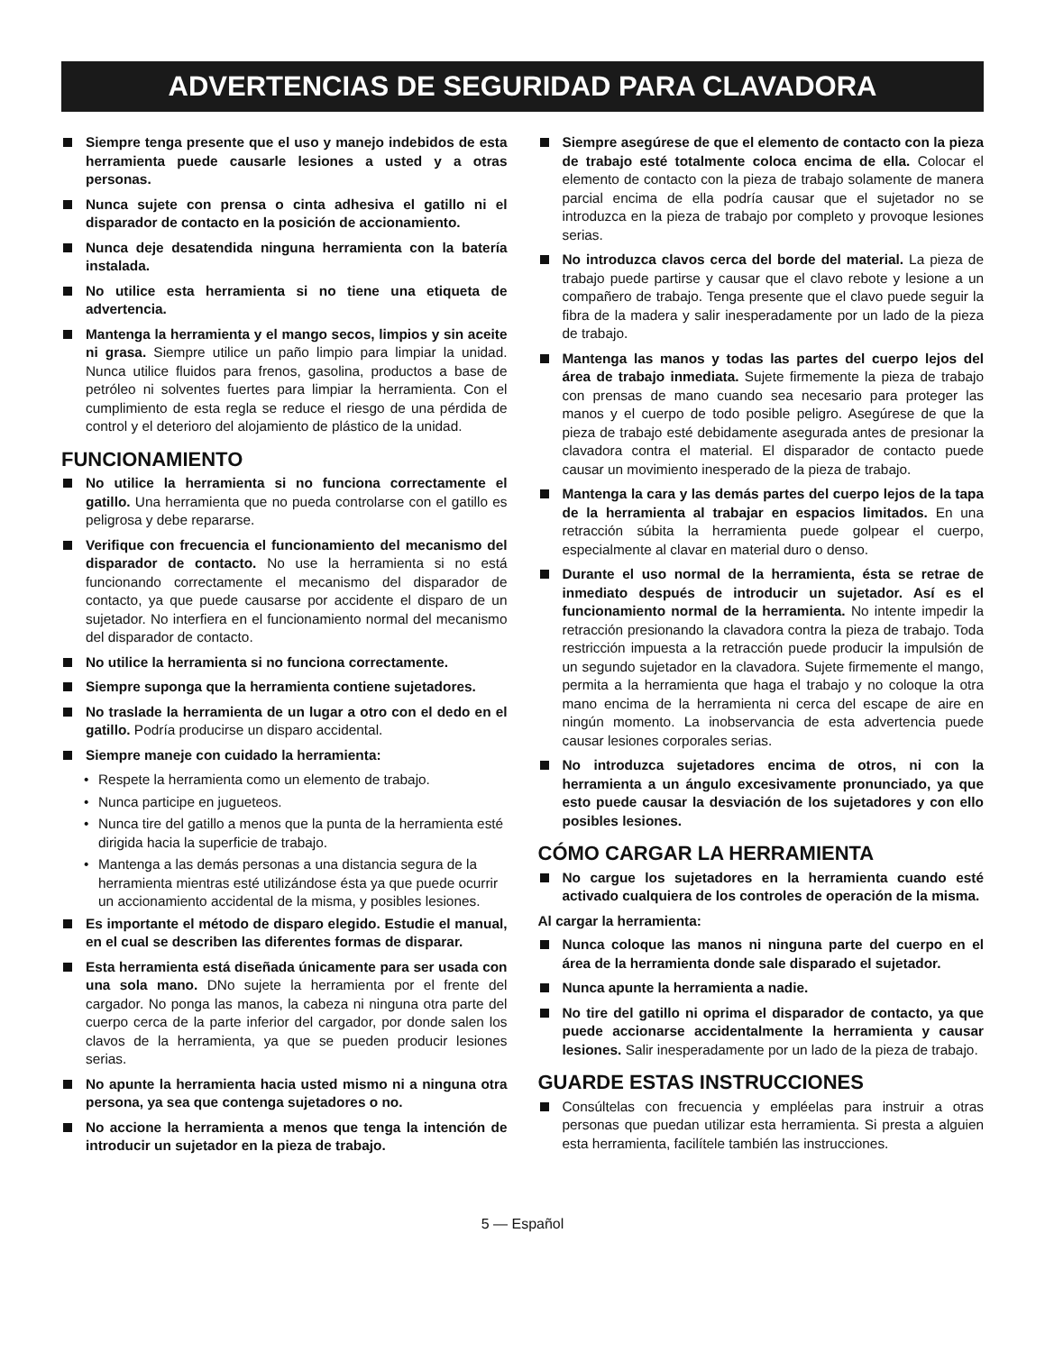ADVERTENCIAS DE SEGURIDAD PARA CLAVADORA
Siempre tenga presente que el uso y manejo indebidos de esta herramienta puede causarle lesiones a usted y a otras personas.
Nunca sujete con prensa o cinta adhesiva el gatillo ni el disparador de contacto en la posición de accionamiento.
Nunca deje desatendida ninguna herramienta con la batería instalada.
No utilice esta herramienta si no tiene una etiqueta de advertencia.
Mantenga la herramienta y el mango secos, limpios y sin aceite ni grasa. Siempre utilice un paño limpio para limpiar la unidad. Nunca utilice fluidos para frenos, gasolina, productos a base de petróleo ni solventes fuertes para limpiar la herramienta. Con el cumplimiento de esta regla se reduce el riesgo de una pérdida de control y el deterioro del alojamiento de plástico de la unidad.
FUNCIONAMIENTO
No utilice la herramienta si no funciona correctamente el gatillo. Una herramienta que no pueda controlarse con el gatillo es peligrosa y debe repararse.
Verifique con frecuencia el funcionamiento del mecanismo del disparador de contacto. No use la herramienta si no está funcionando correctamente el mecanismo del disparador de contacto, ya que puede causarse por accidente el disparo de un sujetador. No interfiera en el funcionamiento normal del mecanismo del disparador de contacto.
No utilice la herramienta si no funciona correctamente.
Siempre suponga que la herramienta contiene sujetadores.
No traslade la herramienta de un lugar a otro con el dedo en el gatillo. Podría producirse un disparo accidental.
Siempre maneje con cuidado la herramienta:
• Respete la herramienta como un elemento de trabajo.
• Nunca participe en jugueteos.
• Nunca tire del gatillo a menos que la punta de la herramienta esté dirigida hacia la superficie de trabajo.
• Mantenga a las demás personas a una distancia segura de la herramienta mientras esté utilizándose ésta ya que puede ocurrir un accionamiento accidental de la misma, y posibles lesiones.
Es importante el método de disparo elegido. Estudie el manual, en el cual se describen las diferentes formas de disparar.
Esta herramienta está diseñada únicamente para ser usada con una sola mano. DNo sujete la herramienta por el frente del cargador. No ponga las manos, la cabeza ni ninguna otra parte del cuerpo cerca de la parte inferior del cargador, por donde salen los clavos de la herramienta, ya que se pueden producir lesiones serias.
No apunte la herramienta hacia usted mismo ni a ninguna otra persona, ya sea que contenga sujetadores o no.
No accione la herramienta a menos que tenga la intención de introducir un sujetador en la pieza de trabajo.
Siempre asegúrese de que el elemento de contacto con la pieza de trabajo esté totalmente coloca encima de ella. Colocar el elemento de contacto con la pieza de trabajo solamente de manera parcial encima de ella podría causar que el sujetador no se introduzca en la pieza de trabajo por completo y provoque lesiones serias.
No introduzca clavos cerca del borde del material. La pieza de trabajo puede partirse y causar que el clavo rebote y lesione a un compañero de trabajo. Tenga presente que el clavo puede seguir la fibra de la madera y salir inesperadamente por un lado de la pieza de trabajo.
Mantenga las manos y todas las partes del cuerpo lejos del área de trabajo inmediata. Sujete firmemente la pieza de trabajo con prensas de mano cuando sea necesario para proteger las manos y el cuerpo de todo posible peligro. Asegúrese de que la pieza de trabajo esté debidamente asegurada antes de presionar la clavadora contra el material. El disparador de contacto puede causar un movimiento inesperado de la pieza de trabajo.
Mantenga la cara y las demás partes del cuerpo lejos de la tapa de la herramienta al trabajar en espacios limitados. En una retracción súbita la herramienta puede golpear el cuerpo, especialmente al clavar en material duro o denso.
Durante el uso normal de la herramienta, ésta se retrae de inmediato después de introducir un sujetador. Así es el funcionamiento normal de la herramienta. No intente impedir la retracción presionando la clavadora contra la pieza de trabajo. Toda restricción impuesta a la retracción puede producir la impulsión de un segundo sujetador en la clavadora. Sujete firmemente el mango, permita a la herramienta que haga el trabajo y no coloque la otra mano encima de la herramienta ni cerca del escape de aire en ningún momento. La inobservancia de esta advertencia puede causar lesiones corporales serias.
No introduzca sujetadores encima de otros, ni con la herramienta a un ángulo excesivamente pronunciado, ya que esto puede causar la desviación de los sujetadores y con ello posibles lesiones.
CÓMO CARGAR LA HERRAMIENTA
No cargue los sujetadores en la herramienta cuando esté activado cualquiera de los controles de operación de la misma.
Al cargar la herramienta:
Nunca coloque las manos ni ninguna parte del cuerpo en el área de la herramienta donde sale disparado el sujetador.
Nunca apunte la herramienta a nadie.
No tire del gatillo ni oprima el disparador de contacto, ya que puede accionarse accidentalmente la herramienta y causar lesiones. Salir inesperadamente por un lado de la pieza de trabajo.
GUARDE ESTAS INSTRUCCIONES
Consúltelas con frecuencia y empléelas para instruir a otras personas que puedan utilizar esta herramienta. Si presta a alguien esta herramienta, facilítele también las instrucciones.
5 — Español